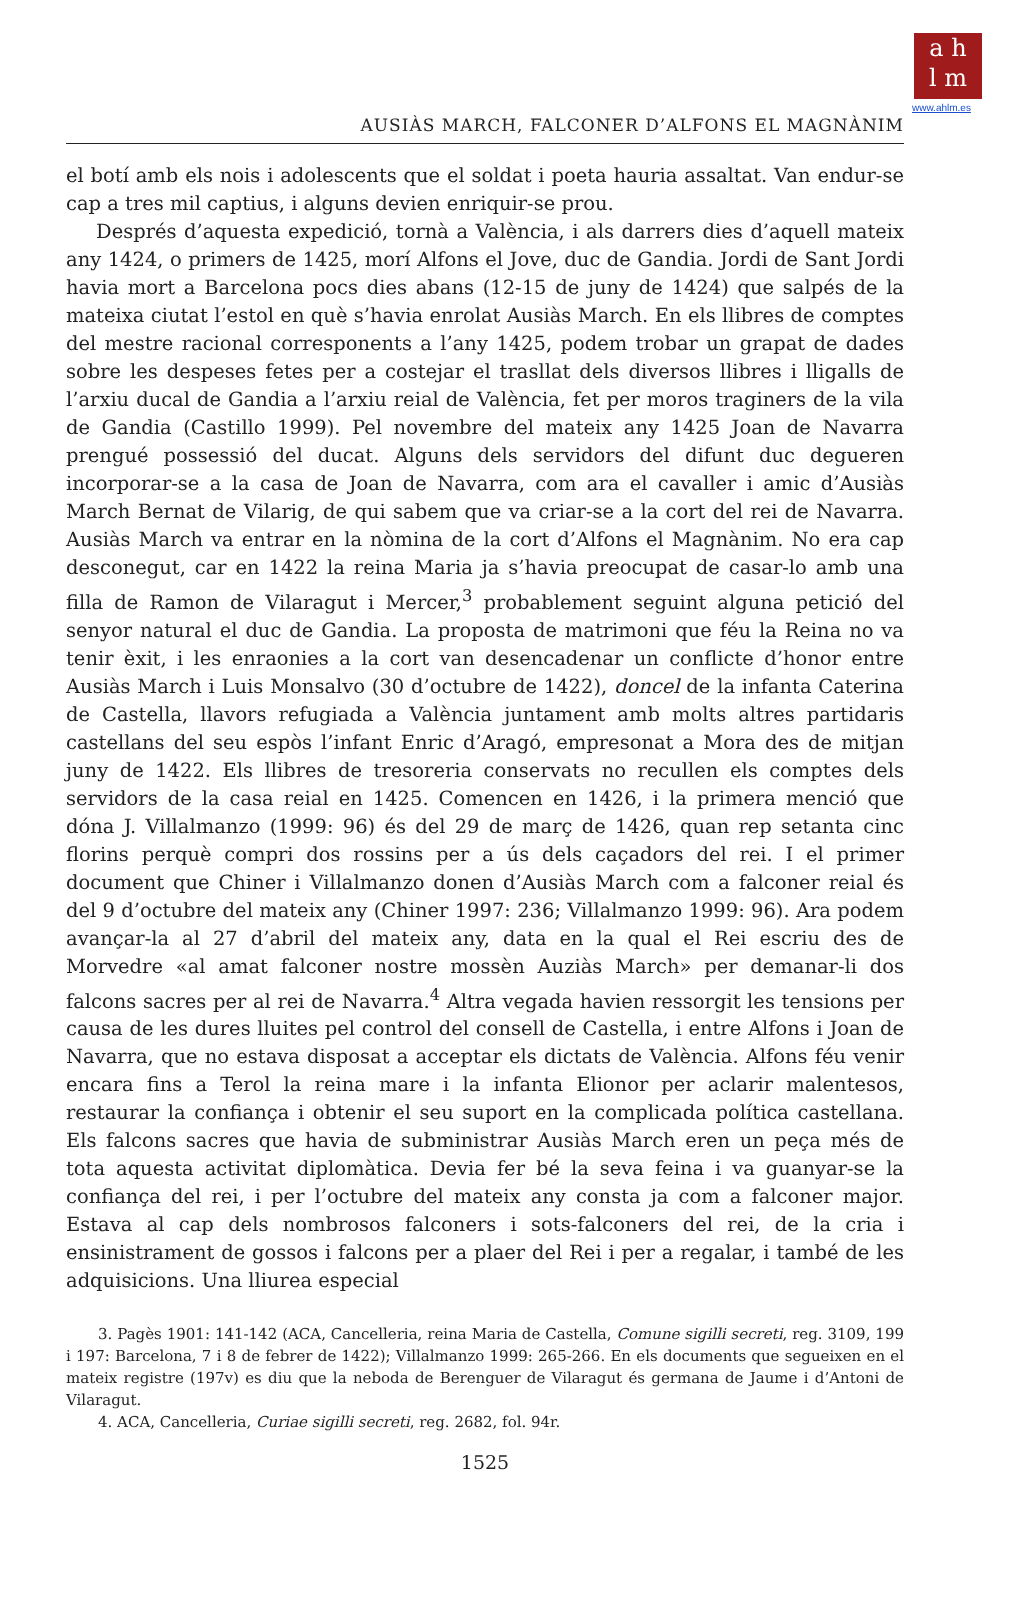a h
l m
www.ahlm.es
AUSIÀS MARCH, FALCONER D’ALFONS EL MAGNÀNIM
el botí amb els nois i adolescents que el soldat i poeta hauria assaltat. Van endur-se cap a tres mil captius, i alguns devien enriquir-se prou.
Després d’aquesta expedició, tornà a València, i als darrers dies d’aquell mateix any 1424, o primers de 1425, morí Alfons el Jove, duc de Gandia. Jordi de Sant Jordi havia mort a Barcelona pocs dies abans (12-15 de juny de 1424) que salpés de la mateixa ciutat l’estol en què s’havia enrolat Ausiàs March. En els llibres de comptes del mestre racional corresponents a l’any 1425, podem trobar un grapat de dades sobre les despeses fetes per a costejar el trasllat dels diversos llibres i lligalls de l’arxiu ducal de Gandia a l’arxiu reial de València, fet per moros traginers de la vila de Gandia (Castillo 1999). Pel novembre del mateix any 1425 Joan de Navarra prengué possessió del ducat. Alguns dels servidors del difunt duc degueren incorporar-se a la casa de Joan de Navarra, com ara el cavaller i amic d’Ausiàs March Bernat de Vilarig, de qui sabem que va criar-se a la cort del rei de Navarra. Ausiàs March va entrar en la nòmina de la cort d’Alfons el Magnànim. No era cap desconegut, car en 1422 la reina Maria ja s’havia preocupat de casar-lo amb una filla de Ramon de Vilaragut i Mercer,<sup>3</sup> probablement seguint alguna petició del senyor natural el duc de Gandia. La proposta de matrimoni que féu la Reina no va tenir èxit, i les enraonies a la cort van desencadenar un conflicte d’honor entre Ausiàs March i Luis Monsalvo (30 d’octubre de 1422), doncel de la infanta Caterina de Castella, llavors refugiada a València juntament amb molts altres partidaris castellans del seu espòs l’infant Enric d’Aragó, empresonat a Mora des de mitjan juny de 1422. Els llibres de tresoreria conservats no recullen els comptes dels servidors de la casa reial en 1425. Comencen en 1426, i la primera menció que dóna J. Villalmanzo (1999: 96) és del 29 de març de 1426, quan rep setanta cinc florins perquè compri dos rossins per a ús dels caçadors del rei. I el primer document que Chiner i Villalmanzo donen d’Ausiàs March com a falconer reial és del 9 d’octubre del mateix any (Chiner 1997: 236; Villalmanzo 1999: 96). Ara podem avançar-la al 27 d’abril del mateix any, data en la qual el Rei escriu des de Morvedre «al amat falconer nostre mossèn Auziàs March» per demanar-li dos falcons sacres per al rei de Navarra.<sup>4</sup> Altra vegada havien ressorgit les tensions per causa de les dures lluites pel control del consell de Castella, i entre Alfons i Joan de Navarra, que no estava disposat a acceptar els dictats de València. Alfons féu venir encara fins a Terol la reina mare i la infanta Elionor per aclarir malentesos, restaurar la confiança i obtenir el seu suport en la complicada política castellana. Els falcons sacres que havia de subministrar Ausiàs March eren un peça més de tota aquesta activitat diplomàtica. Devia fer bé la seva feina i va guanyar-se la confiança del rei, i per l’octubre del mateix any consta ja com a falconer major. Estava al cap dels nombrosos falconers i sots-falconers del rei, de la cria i ensinistrament de gossos i falcons per a plaer del Rei i per a regalar, i també de les adquisicions. Una lliurea especial
3. Pagès 1901: 141-142 (ACA, Cancelleria, reina Maria de Castella, Comune sigilli secreti, reg. 3109, 199 i 197: Barcelona, 7 i 8 de febrer de 1422); Villalmanzo 1999: 265-266. En els documents que segueixen en el mateix registre (197v) es diu que la neboda de Berenguer de Vilaragut és germana de Jaume i d’Antoni de Vilaragut.
4. ACA, Cancelleria, Curiae sigilli secreti, reg. 2682, fol. 94r.
1525